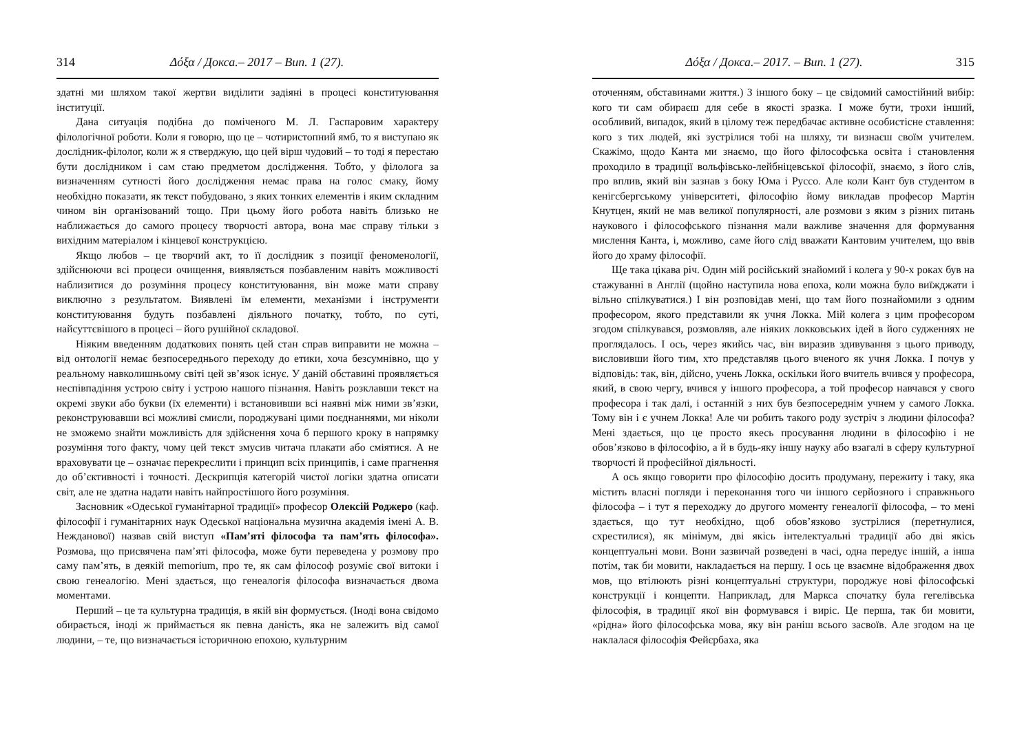314 Δόξα / Докса.– 2017 – Вип. 1 (27).
здатні ми шляхом такої жертви виділити задіяні в процесі конституювання інституції.
Дана ситуація подібна до поміченого М. Л. Гаспаровим характеру філологічної роботи. Коли я говорю, що це – чотиристопний ямб, то я виступаю як дослідник-філолог, коли ж я стверджую, що цей вірш чудовий – то тоді я перестаю бути дослідником і сам стаю предметом дослідження. Тобто, у філолога за визначенням сутності його дослідження немає права на голос смаку, йому необхідно показати, як текст побудовано, з яких тонких елементів і яким складним чином він організований тощо. При цьому його робота навіть близько не наближається до самого процесу творчості автора, вона має справу тільки з вихідним матеріалом і кінцевої конструкцією.
Якщо любов – це творчий акт, то її дослідник з позиції феноменології, здійснюючи всі процеси очищення, виявляється позбавленим навіть можливості наблизитися до розуміння процесу конституювання, він може мати справу виключно з результатом. Виявлені їм елементи, механізми і інструменти конституювання будуть позбавлені діяльного початку, тобто, по суті, найсуттєвішого в процесі – його рушійної складової.
Ніяким введенням додаткових понять цей стан справ виправити не можна – від онтології немає безпосереднього переходу до етики, хоча безсумнівно, що у реальному навколишньому світі цей зв’язок існує. У даній обставині проявляється неспівпадіння устрою світу і устрою нашого пізнання. Навіть розклавши текст на окремі звуки або букви (їх елементи) і встановивши всі наявні між ними зв’язки, реконструювавши всі можливі смисли, породжувані цими поєднаннями, ми ніколи не зможемо знайти можливість для здійснення хоча б першого кроку в напрямку розуміння того факту, чому цей текст змусив читача плакати або сміятися. А не враховувати це – означає перекреслити і принцип всіх принципів, і саме прагнення до об’єктивності і точності. Дескрипція категорій чистої логіки здатна описати світ, але не здатна надати навіть найпростішого його розуміння.
Засновник «Одеської гуманітарної традиції» професор Олексій Роджеро (каф. філософії і гуманітарних наук Одеської національна музична академія імені А. В. Нежданової) назвав свій виступ «Пам’яті філософа та пам’ять філософа». Розмова, що присвячена пам’яті філософа, може бути переведена у розмову про саму пам’ять, в деякій memorium, про те, як сам філософ розуміє свої витоки і свою генеалогію. Мені здається, що генеалогія філософа визначається двома моментами.
Перший – це та культурна традиція, в якій він формується. (Іноді вона свідомо обирається, іноді ж приймається як певна даність, яка не залежить від самої людини, – те, що визначається історичною епохою, культурним
Δόξα / Докса.– 2017. – Вип. 1 (27). 315
оточенням, обставинами життя.) З іншого боку – це свідомий самостійний вибір: кого ти сам обираєш для себе в якості зразка. І може бути, трохи інший, особливий, випадок, який в цілому теж передбачає активне особистісне ставлення: кого з тих людей, які зустрілися тобі на шляху, ти визнаєш своїм учителем. Скажімо, щодо Канта ми знаємо, що його філософська освіта і становлення проходило в традиції вольфівсько-лейбніцевської філософії, знаємо, з його слів, про вплив, який він зазнав з боку Юма і Руссо. Але коли Кант був студентом в кенігсбергському університеті, філософію йому викладав професор Мартін Кнутцен, який не мав великої популярності, але розмови з яким з різних питань наукового і філософського пізнання мали важливе значення для формування мислення Канта, і, можливо, саме його слід вважати Кантовим учителем, що ввів його до храму філософії.
Ще така цікава річ. Один мій російський знайомий і колега у 90-х роках був на стажуванні в Англії (щойно наступила нова епоха, коли можна було виїжджати і вільно спілкуватися.) І він розповідав мені, що там його познайомили з одним професором, якого представили як учня Локка. Мій колега з цим професором згодом спілкувався, розмовляв, але ніяких локковських ідей в його судженнях не проглядалось. І ось, через якийсь час, він виразив здивування з цього приводу, висловивши його тим, хто представляв цього вченого як учня Локка. І почув у відповідь: так, він, дійсно, учень Локка, оскільки його вчитель вчився у професора, який, в свою чергу, вчився у іншого професора, а той професор навчався у свого професора і так далі, і останній з них був безпосереднім учнем у самого Локка. Тому він і є учнем Локка! Але чи робить такого роду зустріч з людини філософа? Мені здається, що це просто якесь просування людини в філософію і не обов’язково в філософію, а й в будь-яку іншу науку або взагалі в сферу культурної творчості й професійної діяльності.
А ось якщо говорити про філософію досить продуману, пережиту і таку, яка містить власні погляди і переконання того чи іншого серйозного і справжнього філософа – і тут я переходжу до другого моменту генеалогії філософа, – то мені здається, що тут необхідно, щоб обов’язково зустрілися (перетнулися, схрестилися), як мінімум, дві якісь інтелектуальні традиції або дві якісь концептуальні мови. Вони зазвичай розведені в часі, одна передує іншій, а інша потім, так би мовити, накладається на першу. І ось це взаємне відображення двох мов, що втілюють різні концептуальні структури, породжує нові філософські конструкції і концепти. Наприклад, для Маркса спочатку була гегелівська філософія, в традиції якої він формувався і виріс. Це перша, так би мовити, «рідна» його філософська мова, яку він раніш всього засвоїв. Але згодом на це наклалася філософія Фейєрбаха, яка